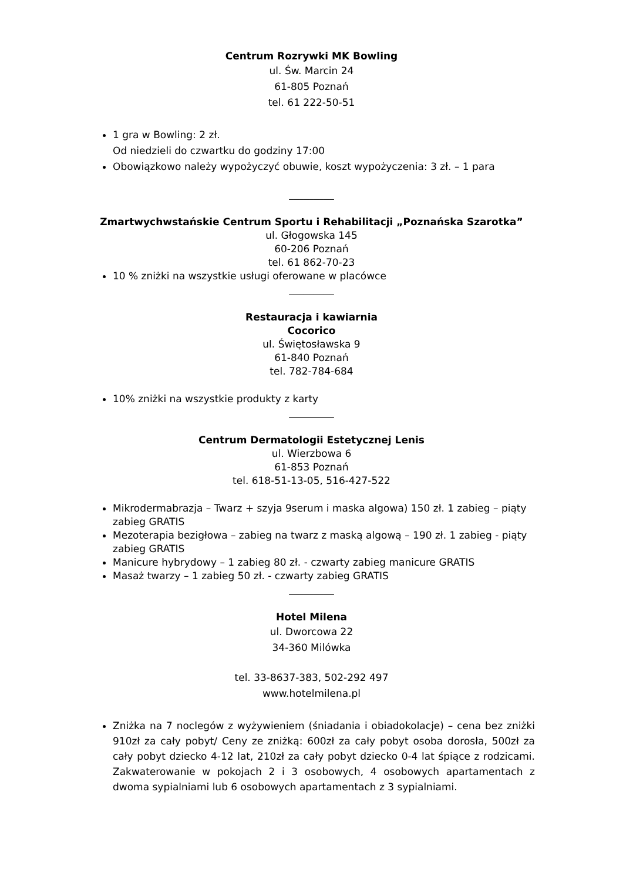Centrum Rozrywki MK Bowling
ul. Św. Marcin 24
61-805 Poznań
tel. 61 222-50-51
1 gra w Bowling: 2 zł.
Od niedzieli do czwartku do godziny 17:00
Obowiązkowo należy wypożyczyć obuwie, koszt wypożyczenia: 3 zł. – 1 para
_________
Zmartwychwstańskie Centrum Sportu i Rehabilitacji „Poznańska Szarotka”
ul. Głogowska 145
60-206 Poznań
tel. 61 862-70-23
10 % zniżki na wszystkie usługi oferowane w placówce
_________
Restauracja i kawiarnia
Cocorico
ul. Świętosławska 9
61-840 Poznań
tel. 782-784-684
10% zniżki na wszystkie produkty z karty
_________
Centrum Dermatologii Estetycznej Lenis
ul. Wierzbowa 6
61-853 Poznań
tel. 618-51-13-05, 516-427-522
Mikrodermabrazja – Twarz + szyja 9serum i maska algowa) 150 zł. 1 zabieg – piąty zabieg GRATIS
Mezoterapia bezigłowa – zabieg na twarz z maską algową – 190 zł. 1 zabieg - piąty zabieg GRATIS
Manicure hybrydowy – 1 zabieg 80 zł. - czwarty zabieg manicure GRATIS
Masaż twarzy – 1 zabieg 50 zł. - czwarty zabieg GRATIS
_________
Hotel Milena
ul. Dworcowa 22
34-360 Milówka
tel. 33-8637-383, 502-292 497
www.hotelmilena.pl
Zniżka na 7 noclegów z wyżywieniem (śniadania i obiadokolacje) – cena bez zniżki 910zł za cały pobyt/ Ceny ze zniżką: 600zł za cały pobyt osoba dorosła, 500zł za cały pobyt dziecko 4-12 lat, 210zł za cały pobyt dziecko 0-4 lat śpiące z rodzicami. Zakwaterowanie w pokojach 2 i 3 osobowych, 4 osobowych apartamentach z dwoma sypialniami lub 6 osobowych apartamentach z 3 sypialniami.